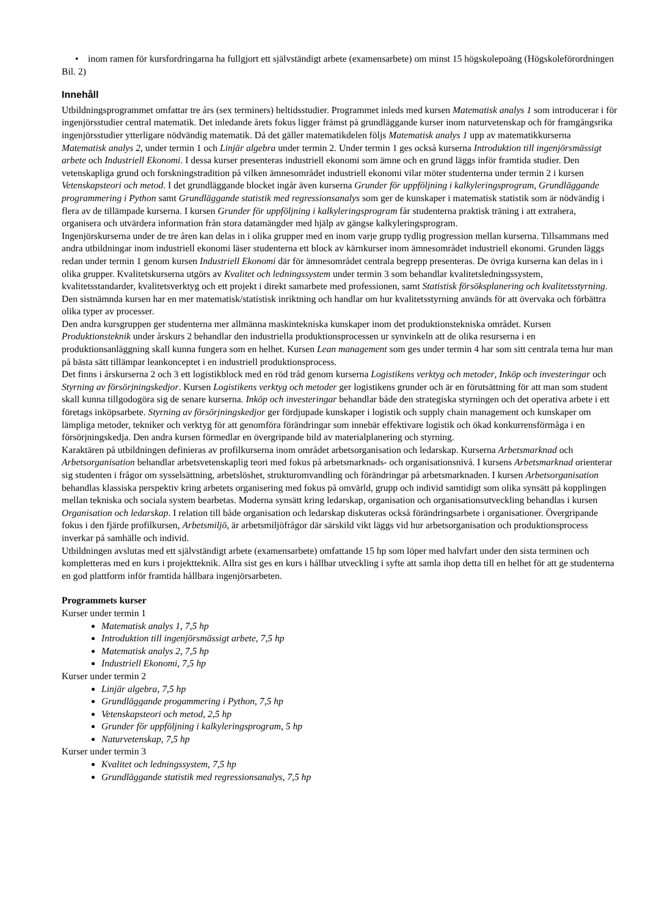• inom ramen för kursfordringarna ha fullgjort ett självständigt arbete (examensarbete) om minst 15 högskolepoäng (Högskoleförordningen Bil. 2)
Innehåll
Utbildningsprogrammet omfattar tre års (sex terminers) heltidsstudier. Programmet inleds med kursen Matematisk analys 1 som introducerar i för ingenjörsstudier central matematik. Det inledande årets fokus ligger främst på grundläggande kurser inom naturvetenskap och för framgångsrika ingenjörsstudier ytterligare nödvändig matematik. Då det gäller matematikdelen följs Matematisk analys 1 upp av matematikkurserna Matematisk analys 2, under termin 1 och Linjär algebra under termin 2. Under termin 1 ges också kurserna Introduktion till ingenjörsmässigt arbete och Industriell Ekonomi. I dessa kurser presenteras industriell ekonomi som ämne och en grund läggs inför framtida studier. Den vetenskapliga grund och forskningstradition på vilken ämnesområdet industriell ekonomi vilar möter studenterna under termin 2 i kursen Vetenskapsteori och metod. I det grundläggande blocket ingår även kurserna Grunder för uppföljning i kalkyleringsprogram, Grundläggande programmering i Python samt Grundläggande statistik med regressionsanalys som ger de kunskaper i matematisk statistik som är nödvändig i flera av de tillämpade kurserna. I kursen Grunder för uppföljning i kalkyleringsprogram får studenterna praktisk träning i att extrahera, organisera och utvärdera information från stora datamängder med hjälp av gängse kalkyleringsprogram.
Ingenjörskurserna under de tre åren kan delas in i olika grupper med en inom varje grupp tydlig progression mellan kurserna. Tillsammans med andra utbildningar inom industriell ekonomi läser studenterna ett block av kärnkurser inom ämnesområdet industriell ekonomi. Grunden läggs redan under termin 1 genom kursen Industriell Ekonomi där för ämnesområdet centrala begrepp presenteras. De övriga kurserna kan delas in i olika grupper. Kvalitetskurserna utgörs av Kvalitet och ledningssystem under termin 3 som behandlar kvalitetsledningssystem, kvalitetsstandarder, kvalitetsverktyg och ett projekt i direkt samarbete med professionen, samt Statistisk försöksplanering och kvalitetsstyrning. Den sistnämnda kursen har en mer matematisk/statistisk inriktning och handlar om hur kvalitetsstyrning används för att övervaka och förbättra olika typer av processer.
Den andra kursgruppen ger studenterna mer allmänna maskintekniska kunskaper inom det produktionstekniska området. Kursen Produktionsteknik under årskurs 2 behandlar den industriella produktionsprocessen ur synvinkeln att de olika resurserna i en produktionsanläggning skall kunna fungera som en helhet. Kursen Lean management som ges under termin 4 har som sitt centrala tema hur man på bästa sätt tillämpar leankonceptet i en industriell produktionsprocess.
Det finns i årskurserna 2 och 3 ett logistikblock med en röd tråd genom kurserna Logistikens verktyg och metoder, Inköp och investeringar och Styrning av försörjningskedjor. Kursen Logistikens verktyg och metoder ger logistikens grunder och är en förutsättning för att man som student skall kunna tillgodogöra sig de senare kurserna. Inköp och investeringar behandlar både den strategiska styrningen och det operativa arbete i ett företags inköpsarbete. Styrning av försörjningskedjor ger fördjupade kunskaper i logistik och supply chain management och kunskaper om lämpliga metoder, tekniker och verktyg för att genomföra förändringar som innebär effektivare logistik och ökad konkurrensförmåga i en försörjningskedja. Den andra kursen förmedlar en övergripande bild av materialplanering och styrning.
Karaktären på utbildningen definieras av profilkurserna inom området arbetsorganisation och ledarskap. Kurserna Arbetsmarknad och Arbetsorganisation behandlar arbetsvetenskaplig teori med fokus på arbetsmarknads- och organisationsnivå. I kursens Arbetsmarknad orienterar sig studenten i frågor om sysselsättning, arbetslöshet, strukturomvandling och förändringar på arbetsmarknaden. I kursen Arbetsorganisation behandlas klassiska perspektiv kring arbetets organisering med fokus på omvärld, grupp och individ samtidigt som olika synsätt på kopplingen mellan tekniska och sociala system bearbetas. Moderna synsätt kring ledarskap, organisation och organisationsutveckling behandlas i kursen Organisation och ledarskap. I relation till både organisation och ledarskap diskuteras också förändringsarbete i organisationer. Övergripande fokus i den fjärde profilkursen, Arbetsmiljö, är arbetsmiljöfrågor där särskild vikt läggs vid hur arbetsorganisation och produktionsprocess inverkar på samhälle och individ.
Utbildningen avslutas med ett självständigt arbete (examensarbete) omfattande 15 hp som löper med halvfart under den sista terminen och kompletteras med en kurs i projektteknik. Allra sist ges en kurs i hållbar utveckling i syfte att samla ihop detta till en helhet för att ge studenterna en god plattform inför framtida hållbara ingenjörsarbeten.
Programmets kurser
Kurser under termin 1
Matematisk analys 1, 7,5 hp
Introduktion till ingenjörsmässigt arbete, 7,5 hp
Matematisk analys 2, 7,5 hp
Industriell Ekonomi, 7,5 hp
Kurser under termin 2
Linjär algebra, 7,5 hp
Grundläggande progammering i Python, 7,5 hp
Vetenskapsteori och metod, 2,5 hp
Grunder för uppföljning i kalkyleringsprogram, 5 hp
Naturvetenskap, 7,5 hp
Kurser under termin 3
Kvalitet och ledningssystem, 7,5 hp
Grundläggande statistik med regressionsanalys, 7,5 hp